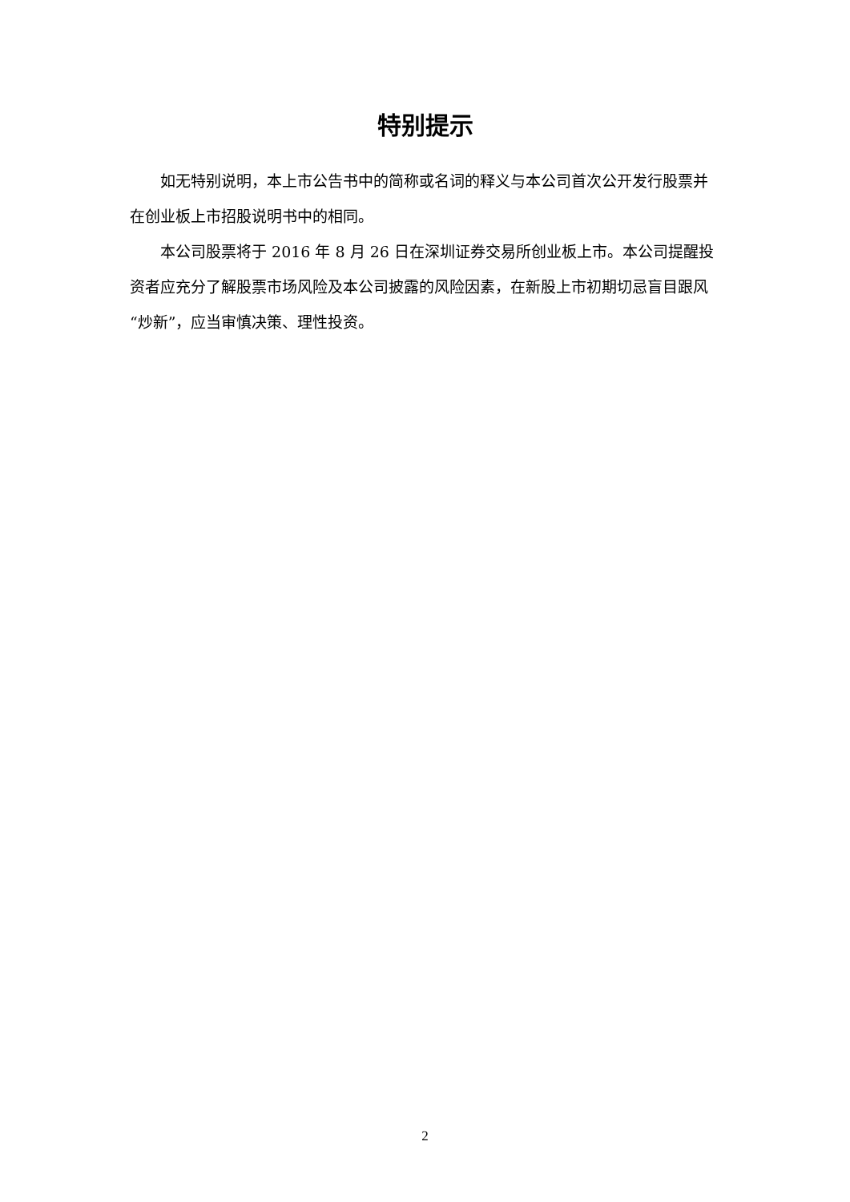特别提示
如无特别说明，本上市公告书中的简称或名词的释义与本公司首次公开发行股票并在创业板上市招股说明书中的相同。
本公司股票将于 2016 年 8 月 26 日在深圳证券交易所创业板上市。本公司提醒投资者应充分了解股票市场风险及本公司披露的风险因素，在新股上市初期切忌盲目跟风“炒新”，应当审慎决策、理性投资。
2